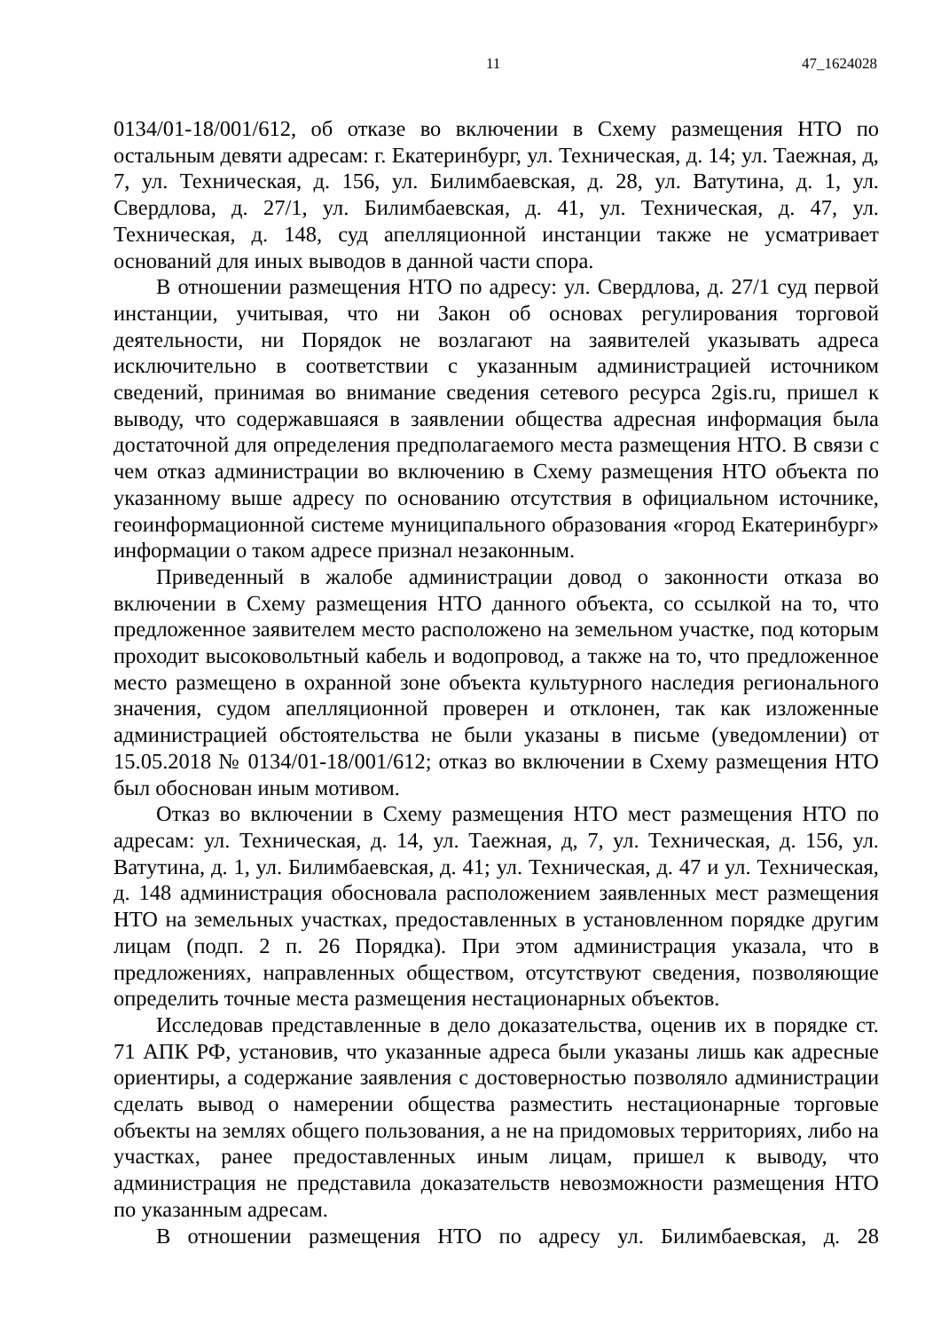11 47_1624028
0134/01-18/001/612, об отказе во включении в Схему размещения НТО по остальным девяти адресам: г. Екатеринбург, ул. Техническая, д. 14; ул. Таежная, д, 7, ул. Техническая, д. 156, ул. Билимбаевская, д. 28, ул. Ватутина, д. 1, ул. Свердлова, д. 27/1, ул. Билимбаевская, д. 41, ул. Техническая, д. 47, ул. Техническая, д. 148, суд апелляционной инстанции также не усматривает оснований для иных выводов в данной части спора.
В отношении размещения НТО по адресу: ул. Свердлова, д. 27/1 суд первой инстанции, учитывая, что ни Закон об основах регулирования торговой деятельности, ни Порядок не возлагают на заявителей указывать адреса исключительно в соответствии с указанным администрацией источником сведений, принимая во внимание сведения сетевого ресурса 2gis.ru, пришел к выводу, что содержавшаяся в заявлении общества адресная информация была достаточной для определения предполагаемого места размещения НТО. В связи с чем отказ администрации во включению в Схему размещения НТО объекта по указанному выше адресу по основанию отсутствия в официальном источнике, геоинформационной системе муниципального образования «город Екатеринбург» информации о таком адресе признал незаконным.
Приведенный в жалобе администрации довод о законности отказа во включении в Схему размещения НТО данного объекта, со ссылкой на то, что предложенное заявителем место расположено на земельном участке, под которым проходит высоковольтный кабель и водопровод, а также на то, что предложенное место размещено в охранной зоне объекта культурного наследия регионального значения, судом апелляционной проверен и отклонен, так как изложенные администрацией обстоятельства не были указаны в письме (уведомлении) от 15.05.2018 № 0134/01-18/001/612; отказ во включении в Схему размещения НТО был обоснован иным мотивом.
Отказ во включении в Схему размещения НТО мест размещения НТО по адресам: ул. Техническая, д. 14, ул. Таежная, д, 7, ул. Техническая, д. 156, ул. Ватутина, д. 1, ул. Билимбаевская, д. 41; ул. Техническая, д. 47 и ул. Техническая, д. 148 администрация обосновала расположением заявленных мест размещения НТО на земельных участках, предоставленных в установленном порядке другим лицам (подп. 2 п. 26 Порядка). При этом администрация указала, что в предложениях, направленных обществом, отсутствуют сведения, позволяющие определить точные места размещения нестационарных объектов.
Исследовав представленные в дело доказательства, оценив их в порядке ст. 71 АПК РФ, установив, что указанные адреса были указаны лишь как адресные ориентиры, а содержание заявления с достоверностью позволяло администрации сделать вывод о намерении общества разместить нестационарные торговые объекты на землях общего пользования, а не на придомовых территориях, либо на участках, ранее предоставленных иным лицам, пришел к выводу, что администрация не представила доказательств невозможности размещения НТО по указанным адресам.
В отношении размещения НТО по адресу ул. Билимбаевская, д. 28